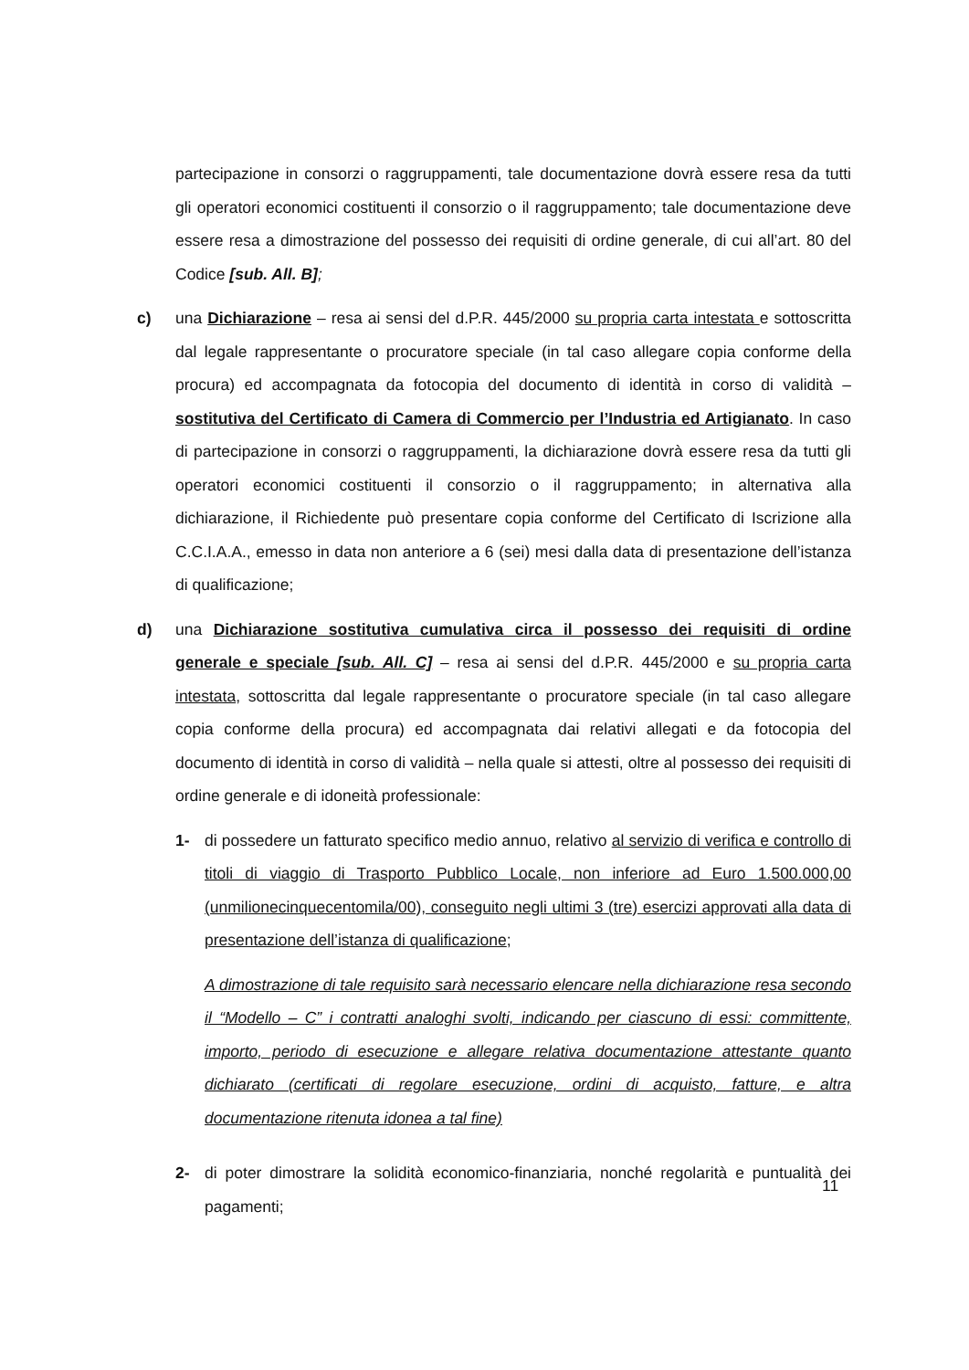partecipazione in consorzi o raggruppamenti, tale documentazione dovrà essere resa da tutti gli operatori economici costituenti il consorzio o il raggruppamento; tale documentazione deve essere resa a dimostrazione del possesso dei requisiti di ordine generale, di cui all’art. 80 del Codice [sub. All. B];
c) una Dichiarazione – resa ai sensi del d.P.R. 445/2000 su propria carta intestata e sottoscritta dal legale rappresentante o procuratore speciale (in tal caso allegare copia conforme della procura) ed accompagnata da fotocopia del documento di identità in corso di validità – sostitutiva del Certificato di Camera di Commercio per l’Industria ed Artigianato. In caso di partecipazione in consorzi o raggruppamenti, la dichiarazione dovrà essere resa da tutti gli operatori economici costituenti il consorzio o il raggruppamento; in alternativa alla dichiarazione, il Richiedente può presentare copia conforme del Certificato di Iscrizione alla C.C.I.A.A., emesso in data non anteriore a 6 (sei) mesi dalla data di presentazione dell’istanza di qualificazione;
d) una Dichiarazione sostitutiva cumulativa circa il possesso dei requisiti di ordine generale e speciale [sub. All. C] – resa ai sensi del d.P.R. 445/2000 e su propria carta intestata, sottoscritta dal legale rappresentante o procuratore speciale (in tal caso allegare copia conforme della procura) ed accompagnata dai relativi allegati e da fotocopia del documento di identità in corso di validità – nella quale si attesti, oltre al possesso dei requisiti di ordine generale e di idoneità professionale:
1- di possedere un fatturato specifico medio annuo, relativo al servizio di verifica e controllo di titoli di viaggio di Trasporto Pubblico Locale, non inferiore ad Euro 1.500.000,00 (unmilionecinquecentomila/00), conseguito negli ultimi 3 (tre) esercizi approvati alla data di presentazione dell’istanza di qualificazione;
A dimostrazione di tale requisito sarà necessario elencare nella dichiarazione resa secondo il “Modello – C” i contratti analoghi svolti, indicando per ciascuno di essi: committente, importo, periodo di esecuzione e allegare relativa documentazione attestante quanto dichiarato (certificati di regolare esecuzione, ordini di acquisto, fatture, e altra documentazione ritenuta idonea a tal fine)
2- di poter dimostrare la solidità economico-finanziaria, nonché regolarità e puntualità dei pagamenti;
11